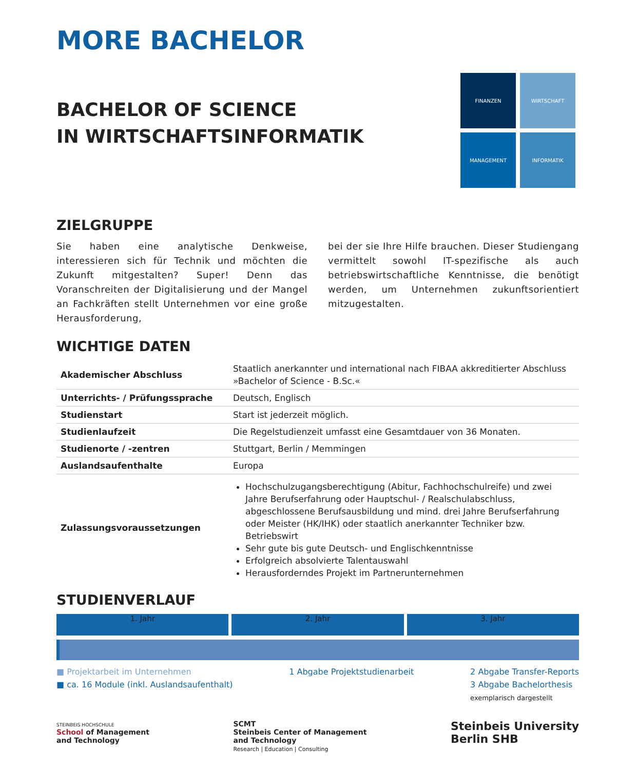MORE BACHELOR
FINANZEN
WIRTSCHAFT
MANAGEMENT
INFORMATIK
BACHELOR OF SCIENCE
IN WIRTSCHAFTSINFORMATIK
ZIELGRUPPE
Sie haben eine analytische Denkweise, interessieren sich für Technik und möchten die Zukunft mitgestalten? Super! Denn das Voranschreiten der Digitalisierung und der Mangel an Fachkräften stellt Unternehmen vor eine große Herausforderung,
bei der sie Ihre Hilfe brauchen. Dieser Studiengang vermittelt sowohl IT-spezifische als auch betriebswirtschaftliche Kenntnisse, die benötigt werden, um Unternehmen zukunftsorientiert mitzugestalten.
WICHTIGE DATEN
| Akademischer Abschluss | Staatlich anerkannter und international nach FIBAA akkreditierter Abschluss »Bachelor of Science - B.Sc.« |
| Unterrichts- / Prüfungssprache | Deutsch, Englisch |
| Studienstart | Start ist jederzeit möglich. |
| Studienlaufzeit | Die Regelstudienzeit umfasst eine Gesamtdauer von 36 Monaten. |
| Studienorte / -zentren | Stuttgart, Berlin / Memmingen |
| Auslandsaufenthalte | Europa |
| Zulassungsvoraussetzungen | Hochschulzugangsberechtigung (Abitur, Fachhochschulreife) und zwei Jahre Berufserfahrung oder Hauptschul- / Realschulabschluss, abgeschlossene Berufsausbildung und mind. drei Jahre Berufserfahrung oder Meister (HK/IHK) oder staatlich anerkannter Techniker bzw. Betriebswirt Sehr gute bis gute Deutsch- und Englischkenntnisse Erfolgreich absolvierte Talentauswahl Herausforderndes Projekt im Partnerunternehmen |
STUDIENVERLAUF
1. Jahr 2. Jahr 3. Jahr
■ Projektarbeit im Unternehmen
■ ca. 16 Module (inkl. Auslandsaufenthalt)
1 Abgabe Projektstudienarbeit 2 Abgabe Transfer-Reports
3 Abgabe Bachelorthesis
exemplarisch dargestellt
STEINBEIS HOCHSCHULE
School of Management
and Technology
SCMT
Steinbeis Center of Management
and Technology
Research | Education | Consulting
Steinbeis University
Berlin SHB